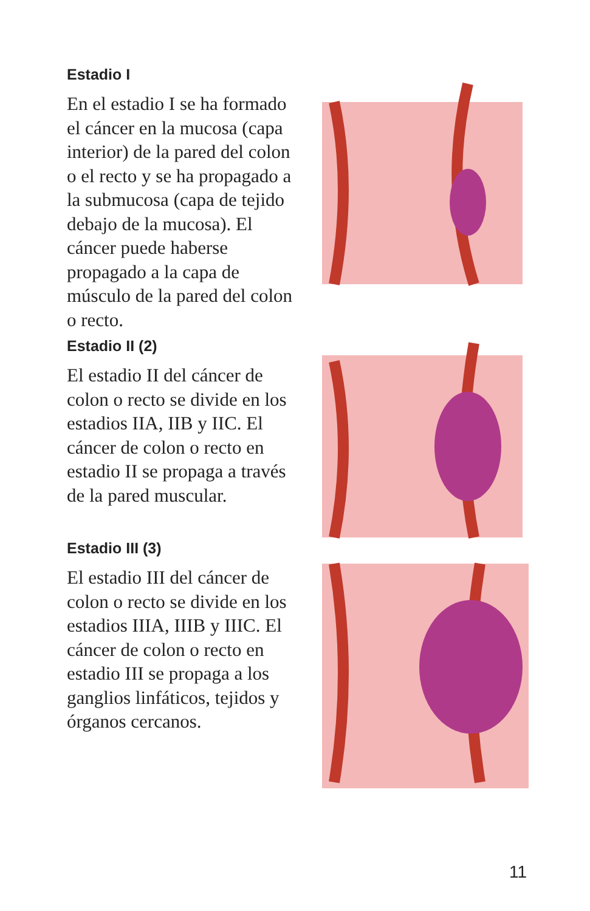Estadio I
En el estadio I se ha formado el cáncer en la mucosa (capa interior) de la pared del colon o el recto y se ha propagado a la submucosa (capa de tejido debajo de la mucosa). El cáncer puede haberse propagado a la capa de músculo de la pared del colon o recto.
Estadio II (2)
El estadio II del cáncer de colon o recto se divide en los estadios IIA, IIB y IIC. El cáncer de colon o recto en estadio II se propaga a través de la pared muscular.
Estadio III (3)
El estadio III del cáncer de colon o recto se divide en los estadios IIIA, IIIB y IIIC. El cáncer de colon o recto en estadio III se propaga a los ganglios linfáticos, tejidos y órganos cercanos.
11